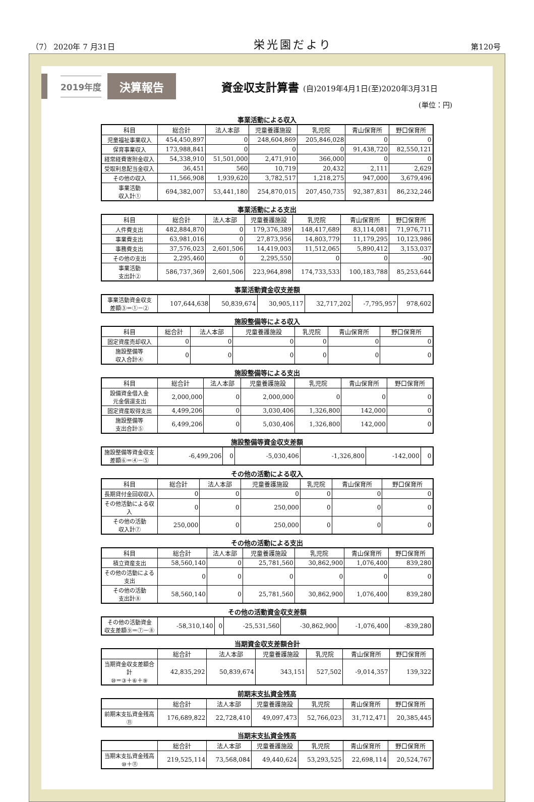（7） 2020年 7 月31日
栄光園だより
第120号
2019年度
決算報告
資金収支計算書 (自)2019年4月1日(至)2020年3月31日
(単位：円)
事業活動による収入
| 科目 | 総合計 | 法人本部 | 児童養護施設 | 乳児院 | 青山保育所 | 野口保育所 |
| --- | --- | --- | --- | --- | --- | --- |
| 児童福祉事業収入 | 454,450,897 | 0 | 248,604,869 | 205,846,028 | 0 | 0 |
| 保育事業収入 | 173,988,841 | 0 | 0 | 0 | 91,438,720 | 82,550,121 |
| 経常経費寄附金収入 | 54,338,910 | 51,501,000 | 2,471,910 | 366,000 | 0 | 0 |
| 受取利息配当金収入 | 36,451 | 560 | 10,719 | 20,432 | 2,111 | 2,629 |
| その他の収入 | 11,566,908 | 1,939,620 | 3,782,517 | 1,218,275 | 947,000 | 3,679,496 |
| 事業活動 収入計① | 694,382,007 | 53,441,180 | 254,870,015 | 207,450,735 | 92,387,831 | 86,232,246 |
事業活動による支出
| 科目 | 総合計 | 法人本部 | 児童養護施設 | 乳児院 | 青山保育所 | 野口保育所 |
| --- | --- | --- | --- | --- | --- | --- |
| 人件費支出 | 482,884,870 | 0 | 179,376,389 | 148,417,689 | 83,114,081 | 71,976,711 |
| 事業費支出 | 63,981,016 | 0 | 27,873,956 | 14,803,779 | 11,179,295 | 10,123,986 |
| 事務費支出 | 37,576,023 | 2,601,506 | 14,419,003 | 11,512,065 | 5,890,412 | 3,153,037 |
| その他の支出 | 2,295,460 | 0 | 2,295,550 | 0 | 0 | -90 |
| 事業活動 支出計② | 586,737,369 | 2,601,506 | 223,964,898 | 174,733,533 | 100,183,788 | 85,253,644 |
事業活動資金収支差額
| 事業活動資金収支 差額③＝①－② | 107,644,638 | 50,839,674 | 30,905,117 | 32,717,202 | -7,795,957 | 978,602 |
施設整備等による収入
| 科目 | 総合計 | 法人本部 | 児童養護施設 | 乳児院 | 青山保育所 | 野口保育所 |
| --- | --- | --- | --- | --- | --- | --- |
| 固定資産売却収入 | 0 | 0 | 0 | 0 | 0 | 0 |
| 施設整備等 収入合計④ | 0 | 0 | 0 | 0 | 0 | 0 |
施設整備等による支出
| 科目 | 総合計 | 法人本部 | 児童養護施設 | 乳児院 | 青山保育所 | 野口保育所 |
| --- | --- | --- | --- | --- | --- | --- |
| 設備資金借入金 元金償還支出 | 2,000,000 | 0 | 2,000,000 | 0 | 0 | 0 |
| 固定資産取得支出 | 4,499,206 | 0 | 3,030,406 | 1,326,800 | 142,000 | 0 |
| 施設整備等 支出合計⑤ | 6,499,206 | 0 | 5,030,406 | 1,326,800 | 142,000 | 0 |
施設整備等資金収支差額
| 施設整備等資金収支 差額⑥＝④－⑤ | -6,499,206 | 0 | -5,030,406 | -1,326,800 | -142,000 | 0 |
その他の活動による収入
| 科目 | 総合計 | 法人本部 | 児童養護施設 | 乳児院 | 青山保育所 | 野口保育所 |
| --- | --- | --- | --- | --- | --- | --- |
| 長期貸付金回収収入 | 0 | 0 | 0 | 0 | 0 | 0 |
| その他活動による収入 | 0 | 0 | 250,000 | 0 | 0 | 0 |
| その他の活動 収入計⑦ | 250,000 | 0 | 250,000 | 0 | 0 | 0 |
その他の活動による支出
| 科目 | 総合計 | 法人本部 | 児童養護施設 | 乳児院 | 青山保育所 | 野口保育所 |
| --- | --- | --- | --- | --- | --- | --- |
| 積立資産支出 | 58,560,140 | 0 | 25,781,560 | 30,862,900 | 1,076,400 | 839,280 |
| その他の活動による支出 | 0 | 0 | 0 | 0 | 0 | 0 |
| その他の活動 支出計⑧ | 58,560,140 | 0 | 25,781,560 | 30,862,900 | 1,076,400 | 839,280 |
その他の活動資金収支差額
| その他の活動資金 収支差額⑨＝⑦－⑧ | -58,310,140 | 0 | -25,531,560 | -30,862,900 | -1,076,400 | -839,280 |
当期資金収支差額合計
| | 総合計 | 法人本部 | 児童養護施設 | 乳児院 | 青山保育所 | 野口保育所 |
| --- | --- | --- | --- | --- | --- | --- |
| 当期資金収支差額合計 ⑩＝③＋⑥＋⑨ | 42,835,292 | 50,839,674 | 343,151 | 527,502 | -9,014,357 | 139,322 |
前期末支払資金残高
| | 総合計 | 法人本部 | 児童養護施設 | 乳児院 | 青山保育所 | 野口保育所 |
| --- | --- | --- | --- | --- | --- | --- |
| 前期末支払資金残高 ⑪ | 176,689,822 | 22,728,410 | 49,097,473 | 52,766,023 | 31,712,471 | 20,385,445 |
当期末支払資金残高
| | 総合計 | 法人本部 | 児童養護施設 | 乳児院 | 青山保育所 | 野口保育所 |
| --- | --- | --- | --- | --- | --- | --- |
| 当期末支払資金残高 ⑩＋⑪ | 219,525,114 | 73,568,084 | 49,440,624 | 53,293,525 | 22,698,114 | 20,524,767 |